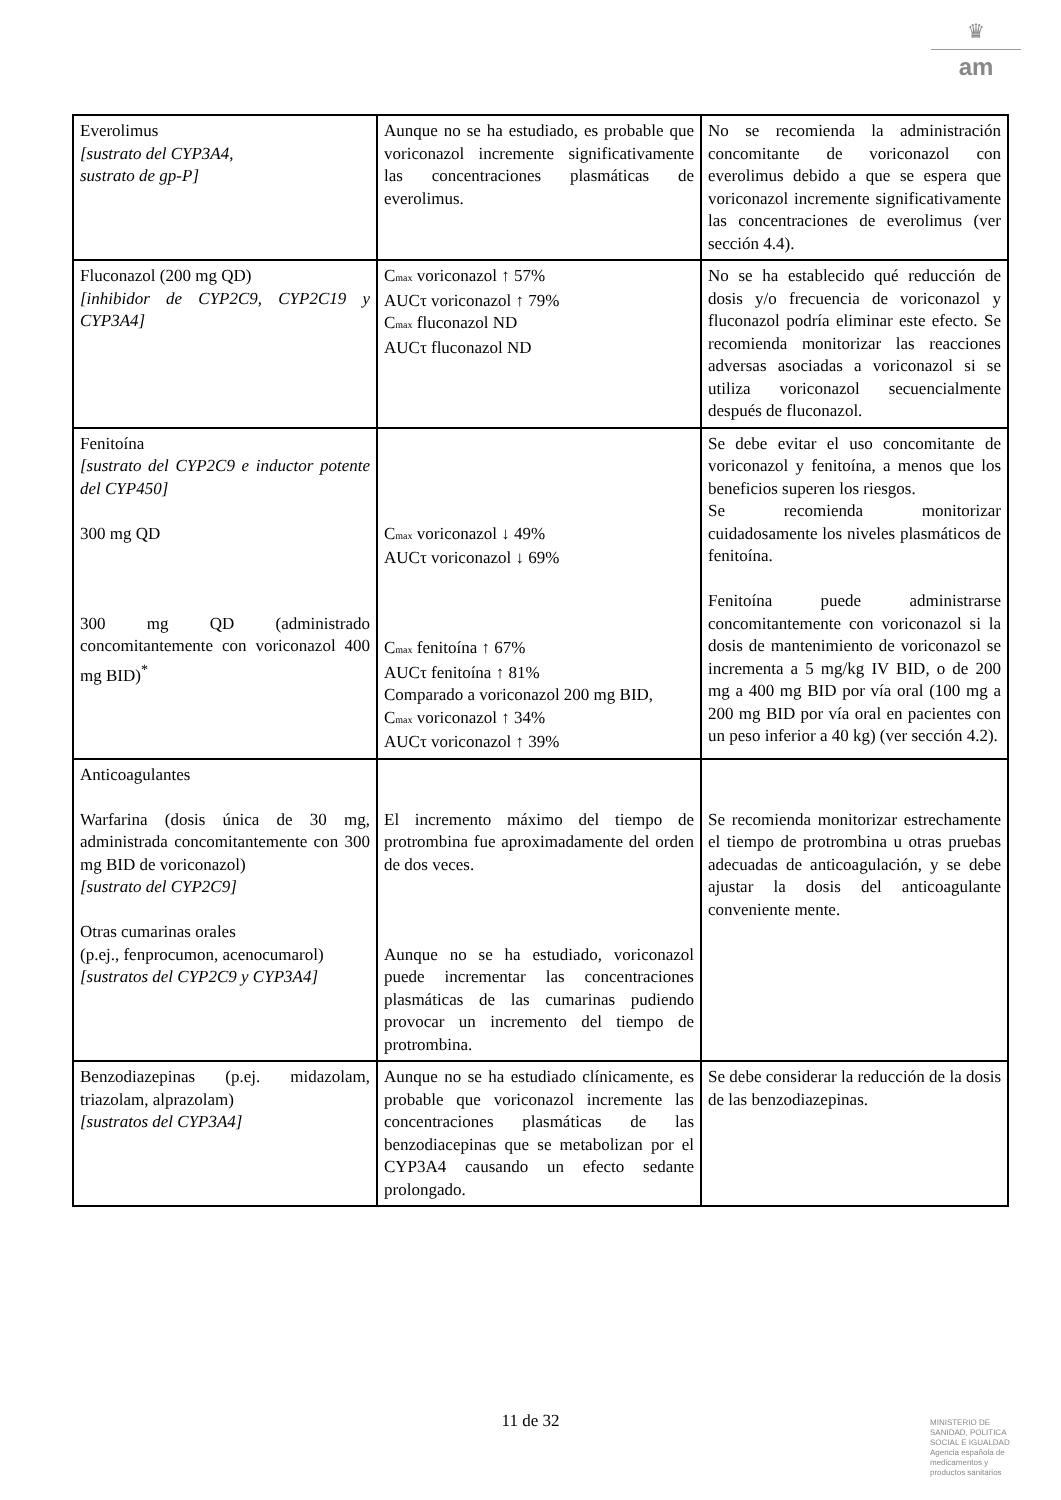♛
am
| Everolimus [sustrato del CYP3A4, sustrato de gp-P] | Aunque no se ha estudiado, es probable que voriconazol incremente significativamente las concentraciones plasmáticas de everolimus. | No se recomienda la administración concomitante de voriconazol con everolimus debido a que se espera que voriconazol incremente significativamente las concentraciones de everolimus (ver sección 4.4). |
| Fluconazol (200 mg QD) [inhibidor de CYP2C9, CYP2C19 y CYP3A4] | C<sub>max</sub> voriconazol ↑ 57% AUCτ voriconazol ↑ 79% C<sub>max</sub> fluconazol ND AUCτ fluconazol ND | No se ha establecido qué reducción de dosis y/o frecuencia de voriconazol y fluconazol podría eliminar este efecto. Se recomienda monitorizar las reacciones adversas asociadas a voriconazol si se utiliza voriconazol secuencialmente después de fluconazol. |
| Fenitoína [sustrato del CYP2C9 e inductor potente del CYP450] 300 mg QD 300 mg QD (administrado concomitantemente con voriconazol 400 mg BID)<sup>*</sup> | C<sub>max</sub> voriconazol ↓ 49% AUCτ voriconazol ↓ 69% C<sub>max</sub> fenitoína ↑ 67% AUCτ fenitoína ↑ 81% Comparado a voriconazol 200 mg BID, C<sub>max</sub> voriconazol ↑ 34% AUCτ voriconazol ↑ 39% | Se debe evitar el uso concomitante de voriconazol y fenitoína, a menos que los beneficios superen los riesgos. Se recomienda monitorizar cuidadosamente los niveles plasmáticos de fenitoína. Fenitoína puede administrarse concomitantemente con voriconazol si la dosis de mantenimiento de voriconazol se incrementa a 5 mg/kg IV BID, o de 200 mg a 400 mg BID por vía oral (100 mg a 200 mg BID por vía oral en pacientes con un peso inferior a 40 kg) (ver sección 4.2). |
| Anticoagulantes Warfarina (dosis única de 30 mg, administrada concomitantemente con 300 mg BID de voriconazol) [sustrato del CYP2C9] Otras cumarinas orales (p.ej., fenprocumon, acenocumarol) [sustratos del CYP2C9 y CYP3A4] | El incremento máximo del tiempo de protrombina fue aproximadamente del orden de dos veces. Aunque no se ha estudiado, voriconazol puede incrementar las concentraciones plasmáticas de las cumarinas pudiendo provocar un incremento del tiempo de protrombina. | Se recomienda monitorizar estrechamente el tiempo de protrombina u otras pruebas adecuadas de anticoagulación, y se debe ajustar la dosis del anticoagulante conveniente mente. |
| Benzodiazepinas (p.ej. midazolam, triazolam, alprazolam) [sustratos del CYP3A4] | Aunque no se ha estudiado clínicamente, es probable que voriconazol incremente las concentraciones plasmáticas de las benzodiacepinas que se metabolizan por el CYP3A4 causando un efecto sedante prolongado. | Se debe considerar la reducción de la dosis de las benzodiazepinas. |
11 de 32
MINISTERIO DE
SANIDAD, POLITICA
SOCIAL E IGUALDAD
Agencia española de
medicamentos y
productos sanitarios